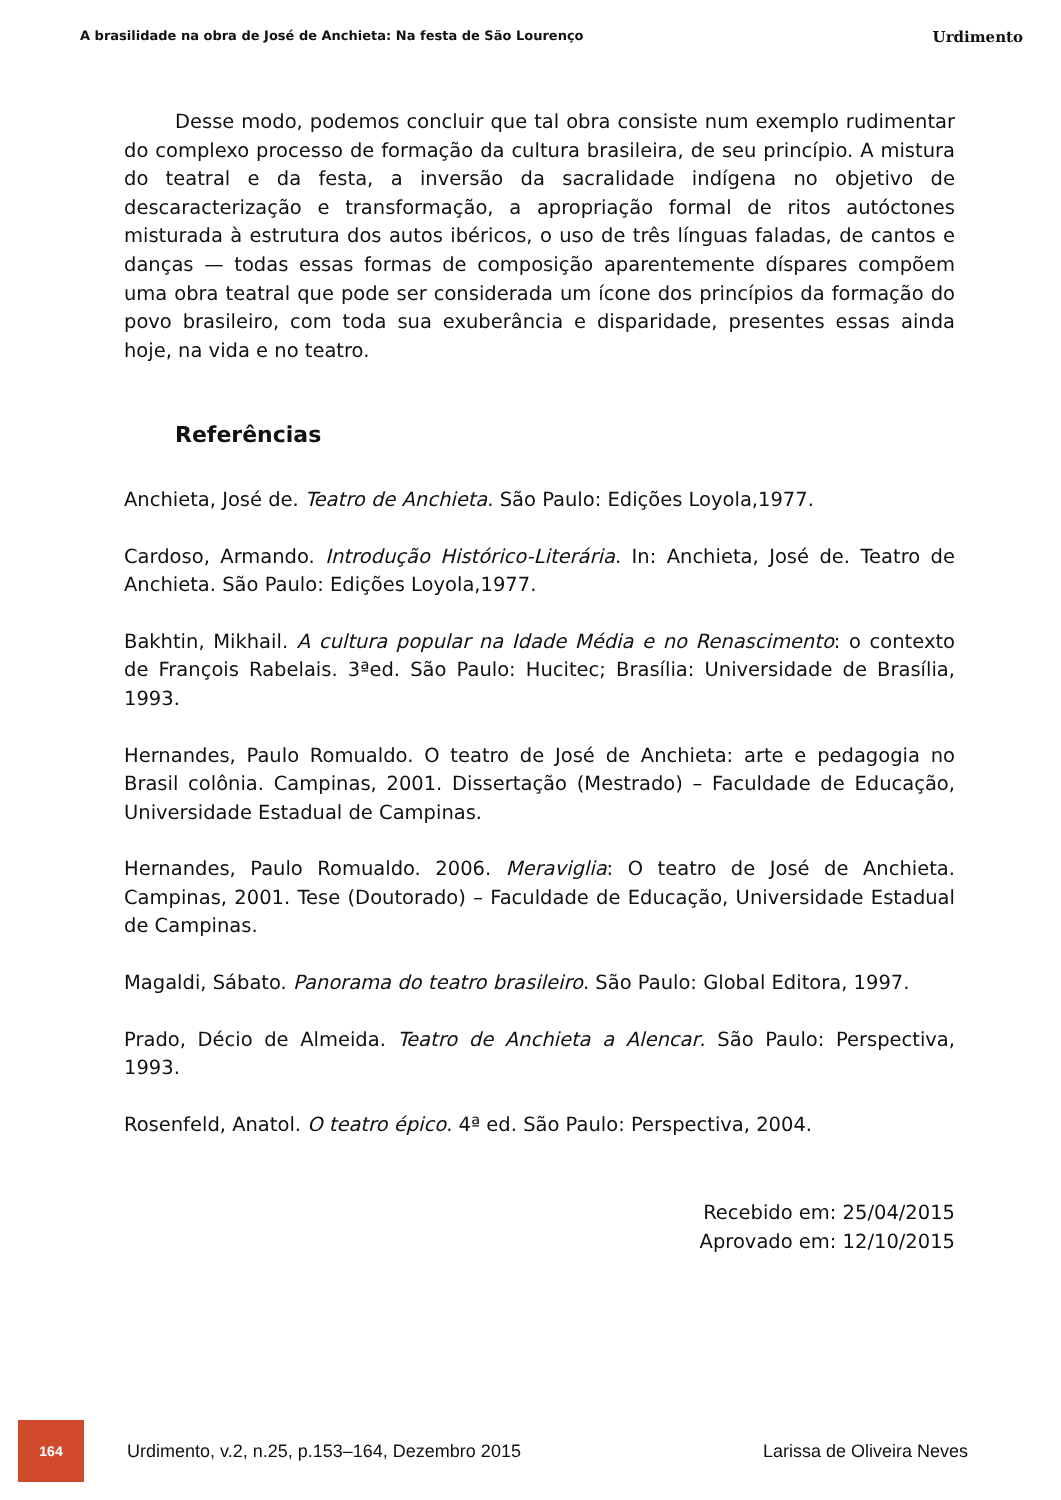A brasilidade na obra de José de Anchieta: Na festa de São Lourenço Urdimento
Desse modo, podemos concluir que tal obra consiste num exemplo rudimentar do complexo processo de formação da cultura brasileira, de seu princípio. A mistura do teatral e da festa, a inversão da sacralidade indígena no objetivo de descaracterização e transformação, a apropriação formal de ritos autóctones misturada à estrutura dos autos ibéricos, o uso de três línguas faladas, de cantos e danças — todas essas formas de composição aparentemente díspares compõem uma obra teatral que pode ser considerada um ícone dos princípios da formação do povo brasileiro, com toda sua exuberância e disparidade, presentes essas ainda hoje, na vida e no teatro.
Referências
Anchieta, José de. Teatro de Anchieta. São Paulo: Edições Loyola,1977.
Cardoso, Armando. Introdução Histórico-Literária. In: Anchieta, José de. Teatro de Anchieta. São Paulo: Edições Loyola,1977.
Bakhtin, Mikhail. A cultura popular na Idade Média e no Renascimento: o contexto de François Rabelais. 3ªed. São Paulo: Hucitec; Brasília: Universidade de Brasília, 1993.
Hernandes, Paulo Romualdo. O teatro de José de Anchieta: arte e pedagogia no Brasil colônia. Campinas, 2001. Dissertação (Mestrado) – Faculdade de Educação, Universidade Estadual de Campinas.
Hernandes, Paulo Romualdo. 2006. Meraviglia: O teatro de José de Anchieta. Campinas, 2001. Tese (Doutorado) – Faculdade de Educação, Universidade Estadual de Campinas.
Magaldi, Sábato. Panorama do teatro brasileiro. São Paulo: Global Editora, 1997.
Prado, Décio de Almeida. Teatro de Anchieta a Alencar. São Paulo: Perspectiva, 1993.
Rosenfeld, Anatol. O teatro épico. 4ª ed. São Paulo: Perspectiva, 2004.
Recebido em: 25/04/2015
Aprovado em: 12/10/2015
164
Urdimento, v.2, n.25, p.153–164, Dezembro 2015 Larissa de Oliveira Neves